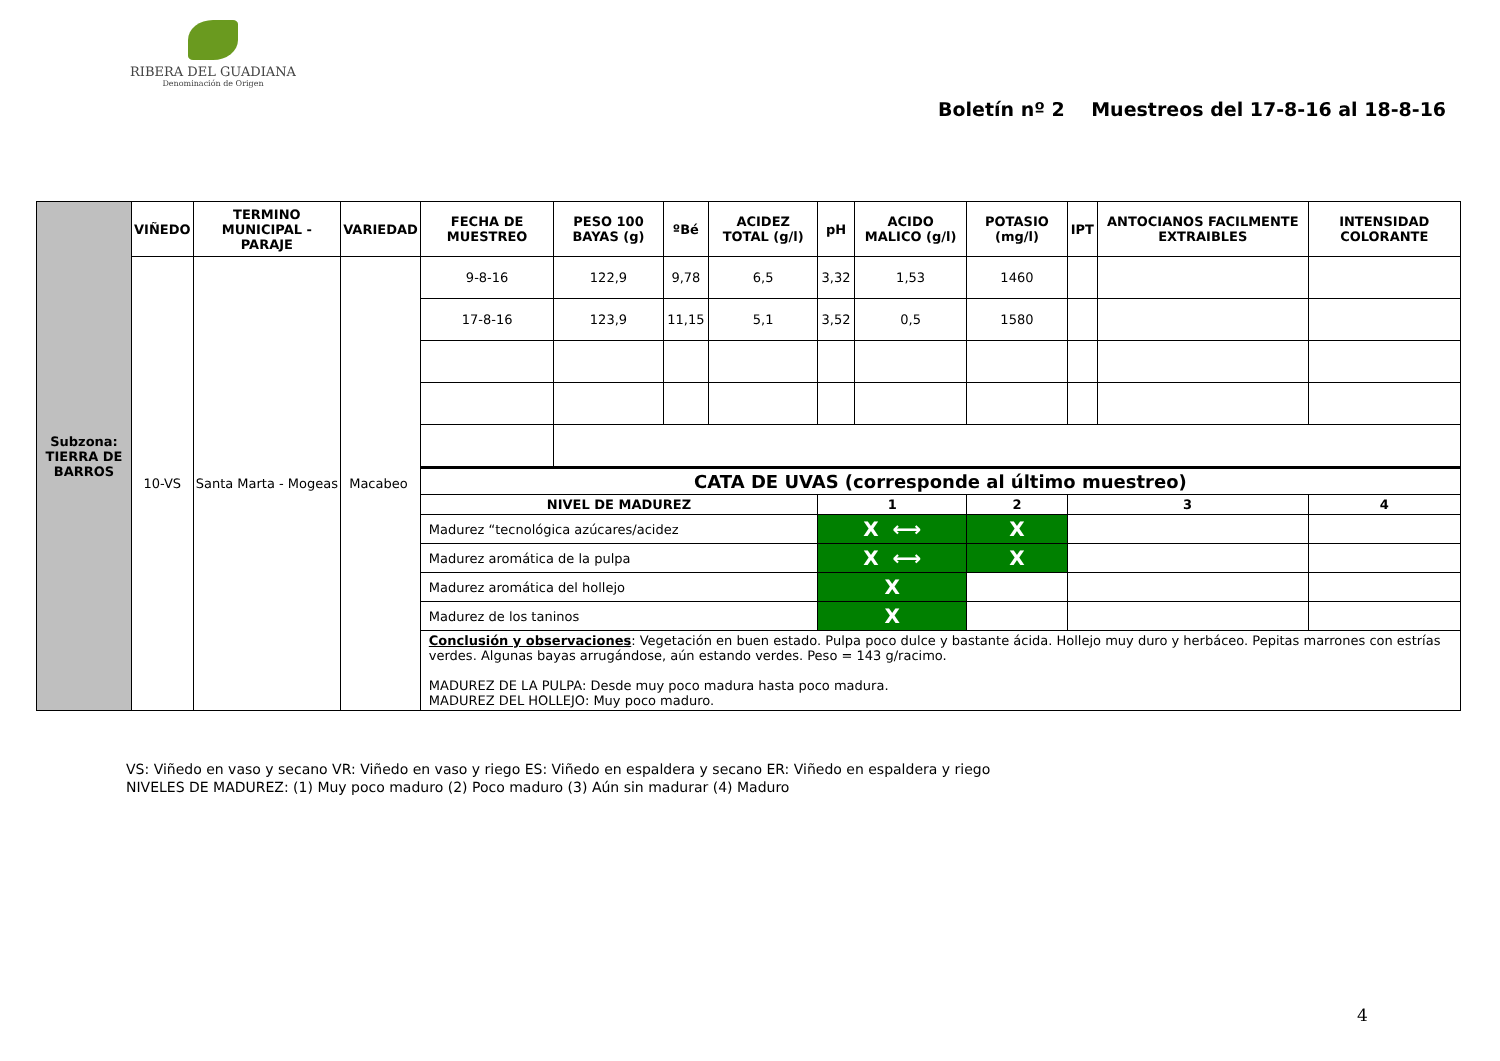RIBERA DEL GUADIANA
Denominación de Origen
Boletín nº 2 Muestreos del 17-8-16 al 18-8-16
| Subzona: TIERRA DE BARROS | VIÑEDO | TERMINO MUNICIPAL - PARAJE | VARIEDAD | FECHA DE MUESTREO | PESO 100 BAYAS (g) | ºBé | ACIDEZ TOTAL (g/l) | pH | ACIDO MALICO (g/l) | POTASIO (mg/l) | IPT | ANTOCIANOS FACILMENTE EXTRAIBLES | INTENSIDAD COLORANTE |
| | 10-VS | Santa Marta - Mogeas | Macabeo | 9-8-16 | 122,9 | 9,78 | 6,5 | 3,32 | 1,53 | 1460 | | | |
| | | | | 17-8-16 | 123,9 | 11,15 | 5,1 | 3,52 | 0,5 | 1580 | | | |
| | | | | CATA DE UVAS (corresponde al último muestreo) | | | | | | | | | |
| | | | | NIVEL DE MADUREZ | | | | 1 | | 2 | 3 | | 4 |
| | | | | Madurez “tecnológica azúcares/acidez | | | | X ⟷ | | X | | | |
| | | | | Madurez aromática de la pulpa | | | | X ⟷ | | X | | | |
| | | | | Madurez aromática del hollejo | | | | X | | | | | |
| | | | | Madurez de los taninos | | | | X | | | | | |
| | | | | Conclusión y observaciones : Vegetación en buen estado. Pulpa poco dulce y bastante ácida. Hollejo muy duro y herbáceo. Pepitas marrones con estrías verdes. Algunas bayas arrugándose, aún estando verdes. Peso = 143 g/racimo. MADUREZ DE LA PULPA: Desde muy poco madura hasta poco madura. MADUREZ DEL HOLLEJO: Muy poco maduro. | | | | | | | | | |
VS: Viñedo en vaso y secano VR: Viñedo en vaso y riego ES: Viñedo en espaldera y secano ER: Viñedo en espaldera y riego
NIVELES DE MADUREZ: (1) Muy poco maduro (2) Poco maduro (3) Aún sin madurar (4) Maduro
4